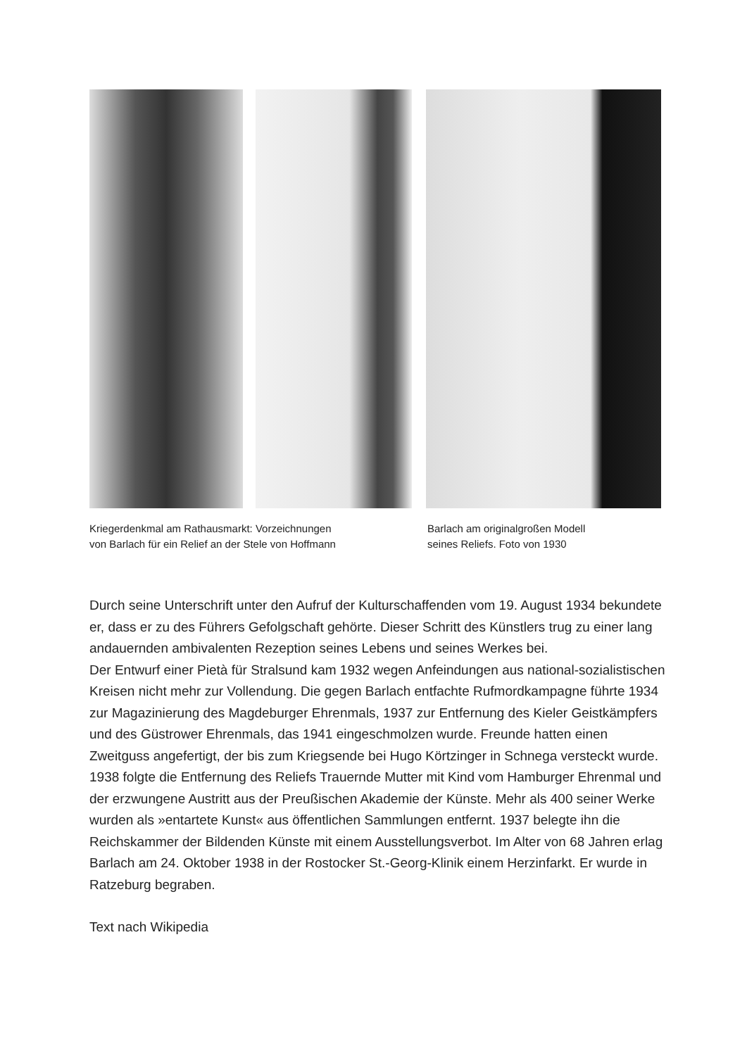Kriegerdenkmal am Rathausmarkt: Vorzeichnungen
von Barlach für ein Relief an der Stele von Hoffmann
Barlach am originalgroßen Modell
seines Reliefs. Foto von 1930
Durch seine Unterschrift unter den Aufruf der Kulturschaffenden vom 19. August 1934 bekundete er, dass er zu des Führers Gefolgschaft gehörte. Dieser Schritt des Künstlers trug zu einer lang andauernden ambivalenten Rezeption seines Lebens und seines Werkes bei.
Der Entwurf einer Pietà für Stralsund kam 1932 wegen Anfeindungen aus national-sozialistischen Kreisen nicht mehr zur Vollendung. Die gegen Barlach entfachte Rufmordkampagne führte 1934 zur Magazinierung des Magdeburger Ehrenmals, 1937 zur Entfernung des Kieler Geistkämpfers und des Güstrower Ehrenmals, das 1941 eingeschmolzen wurde. Freunde hatten einen Zweitguss angefertigt, der bis zum Kriegsende bei Hugo Körtzinger in Schnega versteckt wurde. 1938 folgte die Entfernung des Reliefs Trauernde Mutter mit Kind vom Hamburger Ehrenmal und der erzwungene Austritt aus der Preußischen Akademie der Künste. Mehr als 400 seiner Werke wurden als »entartete Kunst« aus öffentlichen Sammlungen entfernt. 1937 belegte ihn die Reichskammer der Bildenden Künste mit einem Ausstellungsverbot. Im Alter von 68 Jahren erlag Barlach am 24. Oktober 1938 in der Rostocker St.-Georg-Klinik einem Herzinfarkt. Er wurde in Ratzeburg begraben.
Text nach Wikipedia